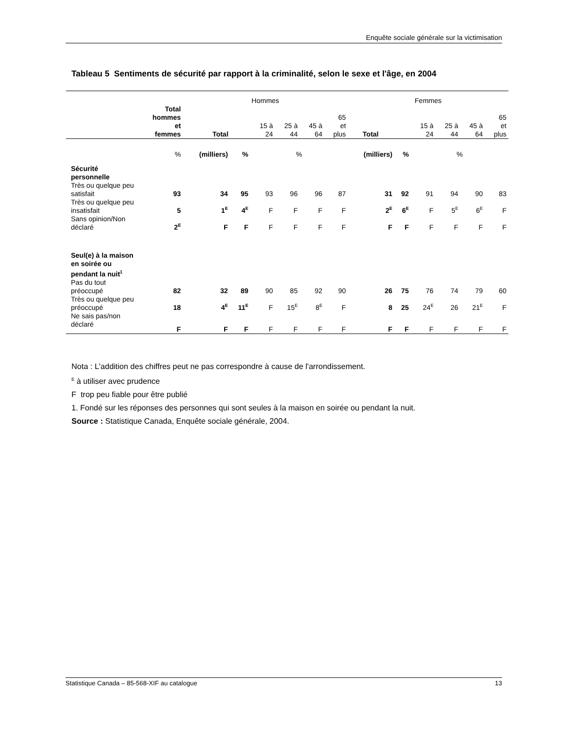Enquête sociale générale sur la victimisation
Tableau 5 Sentiments de sécurité par rapport à la criminalité, selon le sexe et l'âge, en 2004
| | | Hommes | | | | | | Femmes | | | | | |
| --- | --- | --- | --- | --- | --- | --- | --- | --- | --- | --- | --- | --- | --- |
| | Total hommes et femmes | Total | | 15 à 24 | 25 à 44 | 45 à 64 | 65 et plus | Total | | 15 à 24 | 25 à 44 | 45 à 64 | 65 et plus |
| | % | (milliers) | % | % | | | | (milliers) | % | % | | | |
| Sécurité personnelle | | | | | | | | | | | | | |
| Très ou quelque peu satisfait | 93 | 34 | 95 | 93 | 96 | 96 | 87 | 31 | 92 | 91 | 94 | 90 | 83 |
| Très ou quelque peu insatisfait | 5 | 1<sup>E</sup> | 4<sup>E</sup> | F | F | F | F | 2<sup>E</sup> | 6<sup>E</sup> | F | 5<sup>E</sup> | 6<sup>E</sup> | F |
| Sans opinion/Non déclaré | 2<sup>E</sup> | F | F | F | F | F | F | F | F | F | F | F | F |
| Seul(e) à la maison en soirée ou pendant la nuit<sup>1</sup> | | | | | | | | | | | | | |
| Pas du tout préoccupé | 82 | 32 | 89 | 90 | 85 | 92 | 90 | 26 | 75 | 76 | 74 | 79 | 60 |
| Très ou quelque peu préoccupé | 18 | 4<sup>E</sup> | 11<sup>E</sup> | F | 15<sup>E</sup> | 8<sup>E</sup> | F | 8 | 25 | 24<sup>E</sup> | 26 | 21<sup>E</sup> | F |
| Ne sais pas/non déclaré | F | F | F | F | F | F | F | F | F | F | F | F | F |
Nota : L'addition des chiffres peut ne pas correspondre à cause de l'arrondissement.
<sup>E</sup> à utiliser avec prudence
F trop peu fiable pour être publié
1. Fondé sur les réponses des personnes qui sont seules à la maison en soirée ou pendant la nuit.
Source : Statistique Canada, Enquête sociale générale, 2004.
Statistique Canada – 85-568-XIF au catalogue 13